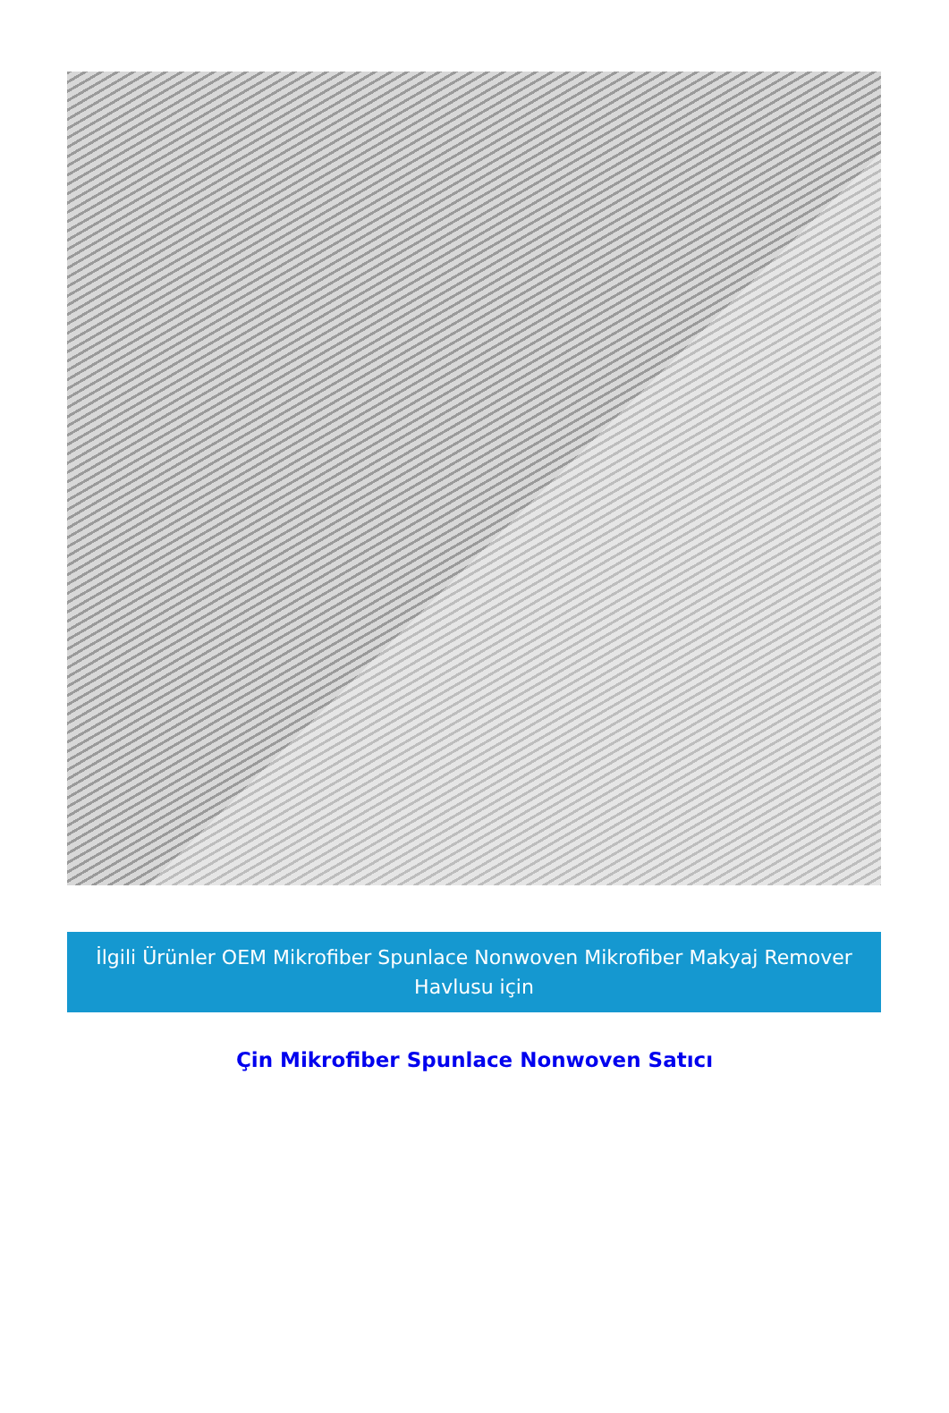İlgili Ürünler OEM Mikrofiber Spunlace Nonwoven Mikrofiber Makyaj Remover Havlusu için
Çin Mikrofiber Spunlace Nonwoven Satıcı